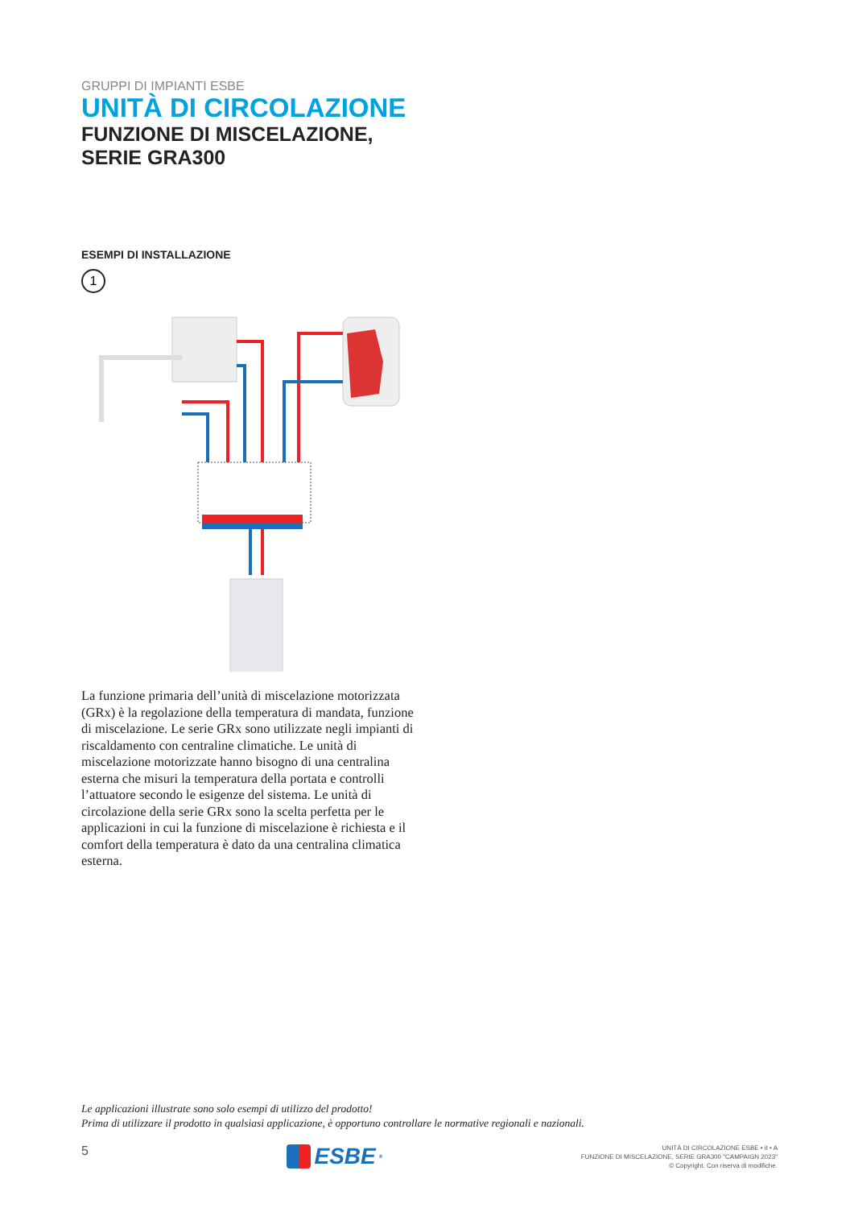GRUPPI DI IMPIANTI ESBE
UNITÀ DI CIRCOLAZIONE
FUNZIONE DI MISCELAZIONE, SERIE GRA300
ESEMPI DI INSTALLAZIONE
1
La funzione primaria dell’unità di miscelazione motorizzata (GRx) è la regolazione della temperatura di mandata, funzione di miscelazione. Le serie GRx sono utilizzate negli impianti di riscaldamento con centraline climatiche. Le unità di miscelazione motorizzate hanno bisogno di una centralina esterna che misuri la temperatura della portata e controlli l’attuatore secondo le esigenze del sistema. Le unità di circolazione della serie GRx sono la scelta perfetta per le applicazioni in cui la funzione di miscelazione è richiesta e il comfort della temperatura è dato da una centralina climatica esterna.
Le applicazioni illustrate sono solo esempi di utilizzo del prodotto!
Prima di utilizzare il prodotto in qualsiasi applicazione, è opportuno controllare le normative regionali e nazionali.
5
ESBE<sup>®</sup>
UNITÀ DI CIRCOLAZIONE ESBE • it • A
FUNZIONE DI MISCELAZIONE, SERIE GRA300 "CAMPAIGN 2023"
© Copyright. Con riserva di modifiche.